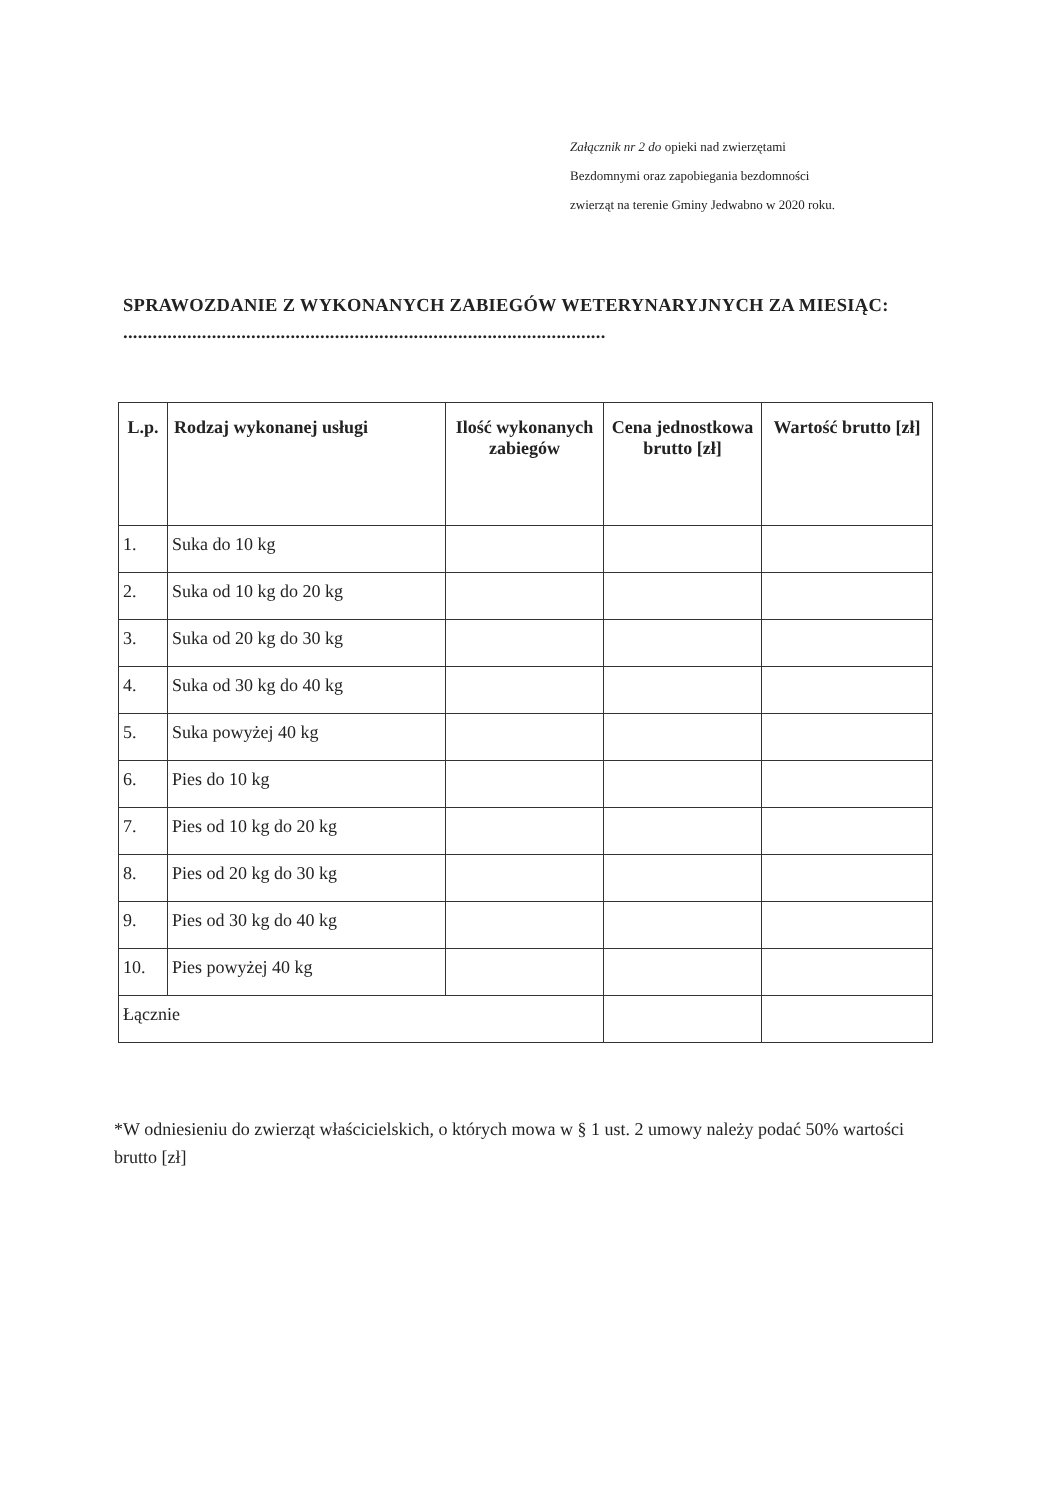Załącznik nr 2 do opieki nad zwierzętami
Bezdomnymi oraz zapobiegania bezdomności
zwierząt na terenie Gminy Jedwabno w 2020 roku.
SPRAWOZDANIE Z WYKONANYCH ZABIEGÓW WETERYNARYJNYCH ZA MIESIĄC: ..................................................................................................
| L.p. | Rodzaj wykonanej usługi | Ilość wykonanych zabiegów | Cena jednostkowa brutto [zł] | Wartość brutto [zł] |
| --- | --- | --- | --- | --- |
| 1. | Suka do 10 kg | | | |
| 2. | Suka od 10 kg do 20 kg | | | |
| 3. | Suka od 20 kg do 30 kg | | | |
| 4. | Suka od 30 kg do 40 kg | | | |
| 5. | Suka powyżej 40 kg | | | |
| 6. | Pies do 10 kg | | | |
| 7. | Pies od 10 kg do 20 kg | | | |
| 8. | Pies od 20 kg do 30 kg | | | |
| 9. | Pies od 30 kg do 40 kg | | | |
| 10. | Pies powyżej 40 kg | | | |
| Łącznie | | | | |
*W odniesieniu do zwierząt właścicielskich, o których mowa w § 1 ust. 2 umowy należy podać 50% wartości brutto [zł]